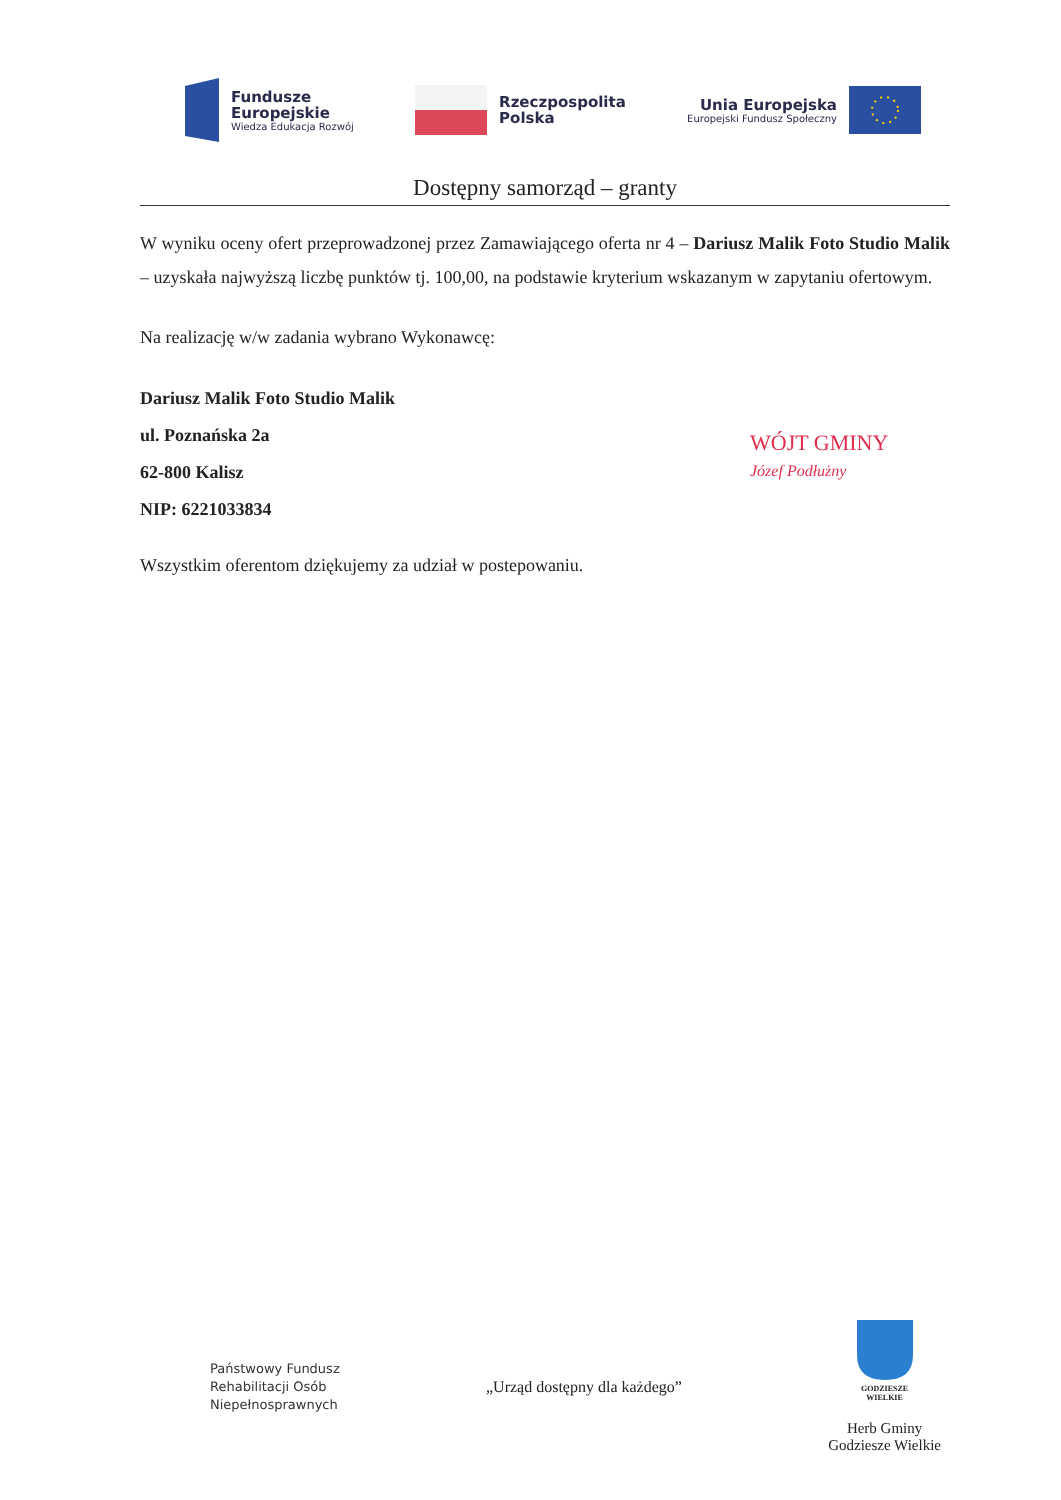Fundusze
Europejskie
Wiedza Edukacja Rozwój
Rzeczpospolita
Polska
Unia Europejska
Europejski Fundusz Społeczny
Dostępny samorząd – granty
W wyniku oceny ofert przeprowadzonej przez Zamawiającego oferta nr 4 – Dariusz Malik Foto Studio Malik – uzyskała najwyższą liczbę punktów tj. 100,00, na podstawie kryterium wskazanym w zapytaniu ofertowym.
Na realizację w/w zadania wybrano Wykonawcę:
Dariusz Malik Foto Studio Malik
ul. Poznańska 2a
62-800 Kalisz
NIP: 6221033834
Wszystkim oferentom dziękujemy za udział w postepowaniu.
WÓJT GMINY
Józef Podłużny
Państwowy Fundusz
Rehabilitacji Osób
Niepełnosprawnych
„Urząd dostępny dla każdego”
GODZIESZE
WIELKIE
Herb Gminy
Godziesze Wielkie